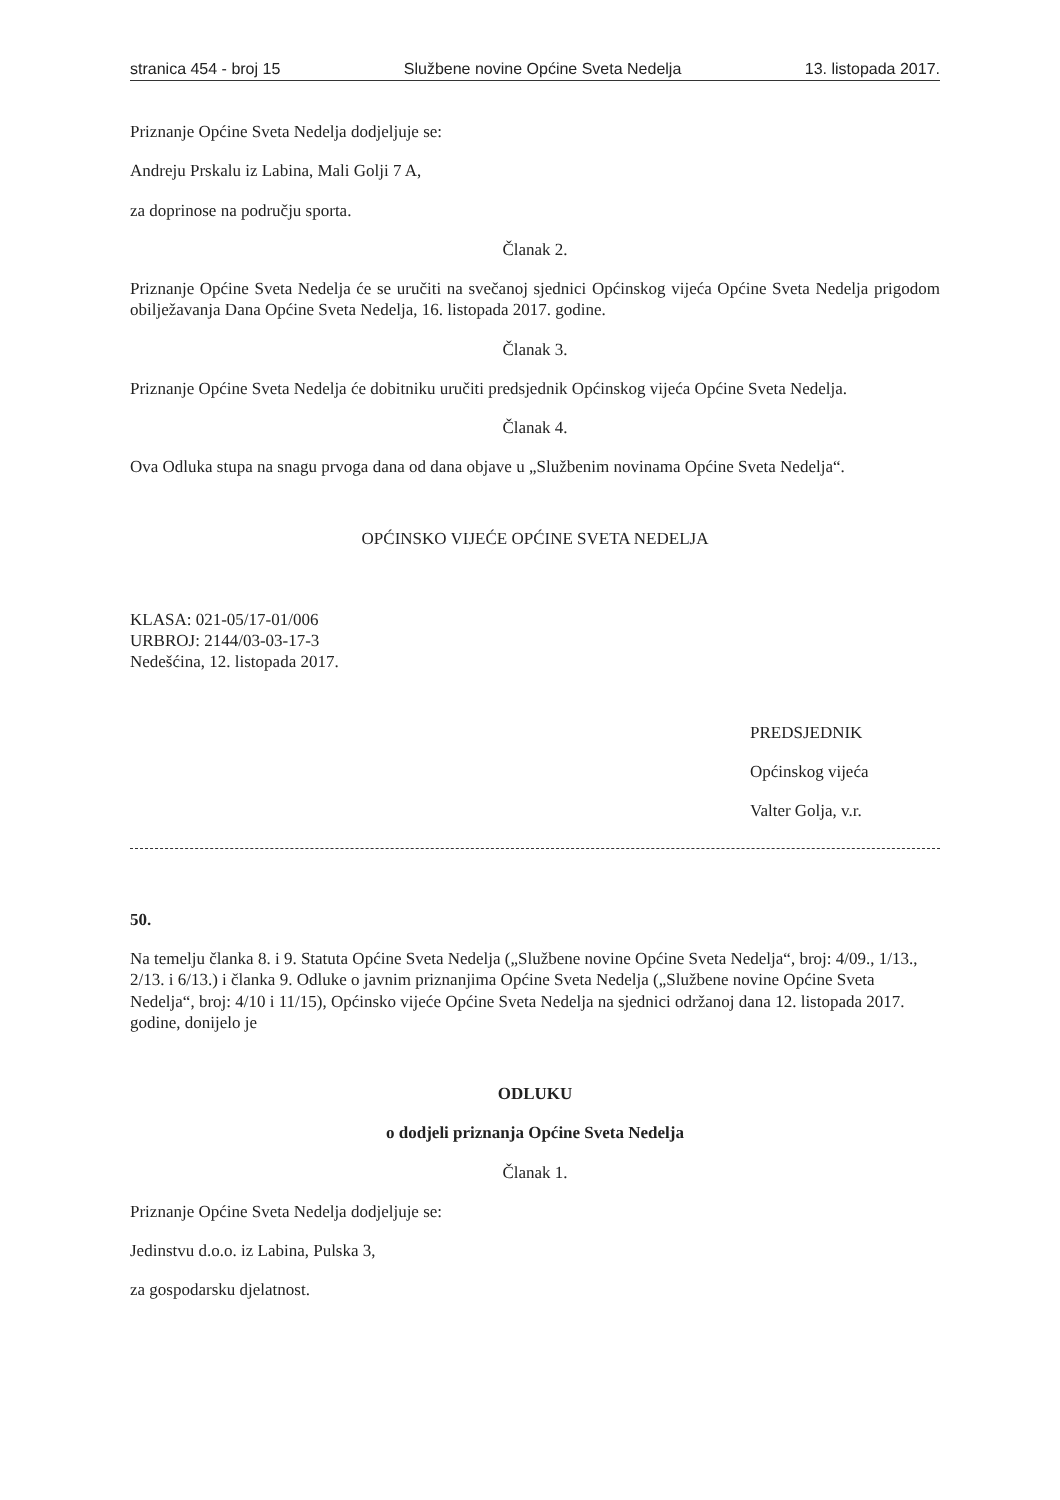stranica 454 - broj 15 Službene novine Općine Sveta Nedelja 13. listopada 2017.
Priznanje Općine Sveta Nedelja dodjeljuje se:
Andreju Prskalu iz Labina, Mali Golji 7 A,
za doprinose na području sporta.
Članak 2.
Priznanje Općine Sveta Nedelja će se uručiti na svečanoj sjednici Općinskog vijeća Općine Sveta Nedelja prigodom obilježavanja Dana Općine Sveta Nedelja, 16. listopada 2017. godine.
Članak 3.
Priznanje Općine Sveta Nedelja će dobitniku uručiti predsjednik Općinskog vijeća Općine Sveta Nedelja.
Članak 4.
Ova Odluka stupa na snagu prvoga dana od dana objave u „Službenim novinama Općine Sveta Nedelja“.
OPĆINSKO VIJEĆE OPĆINE SVETA NEDELJA
KLASA: 021-05/17-01/006
URBROJ: 2144/03-03-17-3
Nedešćina, 12. listopada 2017.
PREDSJEDNIK
Općinskog vijeća
Valter Golja, v.r.
50.
Na temelju članka 8. i 9. Statuta Općine Sveta Nedelja („Službene novine Općine Sveta Nedelja“, broj: 4/09., 1/13., 2/13. i 6/13.) i članka 9. Odluke o javnim priznanjima Općine Sveta Nedelja („Službene novine Općine Sveta Nedelja“, broj: 4/10 i 11/15), Općinsko vijeće Općine Sveta Nedelja na sjednici održanoj dana 12. listopada 2017. godine, donijelo je
ODLUKU
o dodjeli priznanja Općine Sveta Nedelja
Članak 1.
Priznanje Općine Sveta Nedelja dodjeljuje se:
Jedinstvu d.o.o. iz Labina, Pulska 3,
za gospodarsku djelatnost.